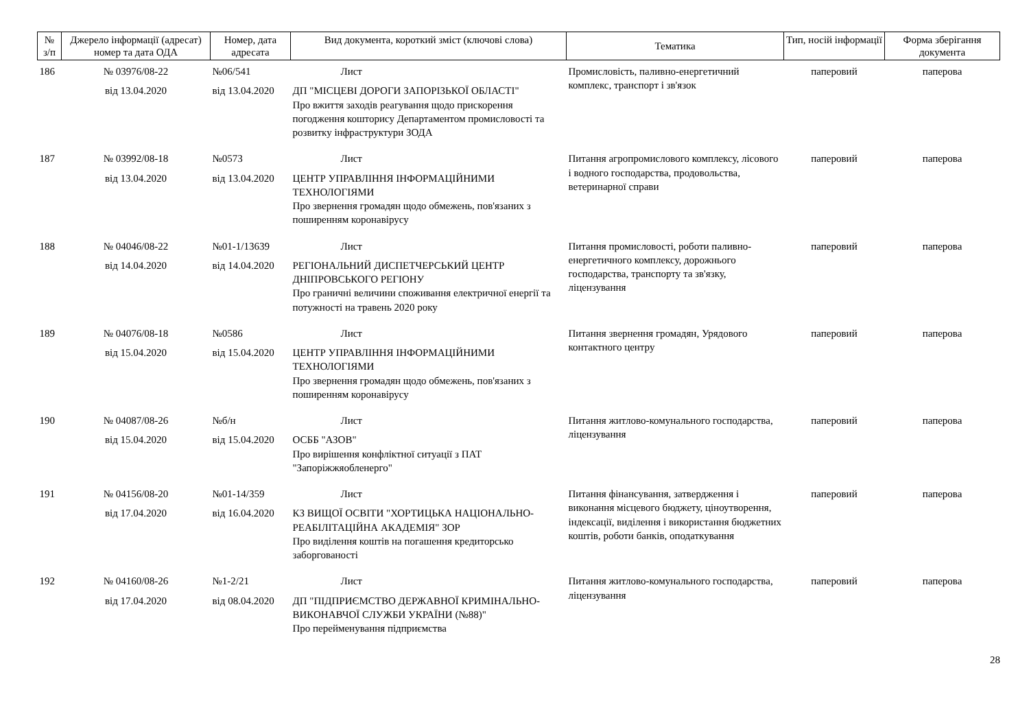| № з/п | Джерело інформації (адресат) номер та дата ОДА | Номер, дата адресата | Вид документа, короткий зміст (ключові слова) | Тематика | Тип, носій інформації | Форма зберігання документа |
| --- | --- | --- | --- | --- | --- | --- |
| 186 | № 03976/08-22 від 13.04.2020 | №06/541 від 13.04.2020 | Лист ДП "МІСЦЕВІ ДОРОГИ ЗАПОРІЗЬКОЇ ОБЛАСТІ" Про вжиття заходів реагування щодо прискорення погодження кошторису Департаментом промисловості та розвитку інфраструктури ЗОДА | Промисловість, паливно-енергетичний комплекс, транспорт і зв'язок | паперовий | паперова |
| 187 | № 03992/08-18 від 13.04.2020 | №0573 від 13.04.2020 | Лист ЦЕНТР УПРАВЛІННЯ ІНФОРМАЦІЙНИМИ ТЕХНОЛОГІЯМИ Про звернення громадян щодо обмежень, пов'язаних з поширенням коронавірусу | Питання агропромислового комплексу, лісового і водного господарства, продовольства, ветеринарної справи | паперовий | паперова |
| 188 | № 04046/08-22 від 14.04.2020 | №01-1/13639 від 14.04.2020 | Лист РЕГІОНАЛЬНИЙ ДИСПЕТЧЕРСЬКИЙ ЦЕНТР ДНІПРОВСЬКОГО РЕГІОНУ Про граничні величини споживання електричної енергії та потужності на травень 2020 року | Питання промисловості, роботи паливно-енергетичного комплексу, дорожнього господарства, транспорту та зв'язку, ліцензування | паперовий | паперова |
| 189 | № 04076/08-18 від 15.04.2020 | №0586 від 15.04.2020 | Лист ЦЕНТР УПРАВЛІННЯ ІНФОРМАЦІЙНИМИ ТЕХНОЛОГІЯМИ Про звернення громадян щодо обмежень, пов'язаних з поширенням коронавірусу | Питання звернення громадян, Урядового контактного центру | паперовий | паперова |
| 190 | № 04087/08-26 від 15.04.2020 | №б/н від 15.04.2020 | Лист ОСББ "АЗОВ" Про вирішення конфліктної ситуації з ПАТ "Запоріжжяобленерго" | Питання житлово-комунального господарства, ліцензування | паперовий | паперова |
| 191 | № 04156/08-20 від 17.04.2020 | №01-14/359 від 16.04.2020 | Лист КЗ ВИЩОЇ ОСВІТИ "ХОРТИЦЬКА НАЦІОНАЛЬНО-РЕАБІЛІТАЦІЙНА АКАДЕМІЯ" ЗОР Про виділення коштів на погашення кредиторсько заборгованості | Питання фінансування, затвердження і виконання місцевого бюджету, ціноутворення, індексації, виділення і використання бюджетних коштів, роботи банків, оподаткування | паперовий | паперова |
| 192 | № 04160/08-26 від 17.04.2020 | №1-2/21 від 08.04.2020 | Лист ДП "ПІДПРИЄМСТВО ДЕРЖАВНОЇ КРИМІНАЛЬНО-ВИКОНАВЧОЇ СЛУЖБИ УКРАЇНИ (№88)" Про перейменування підприємства | Питання житлово-комунального господарства, ліцензування | паперовий | паперова |
28